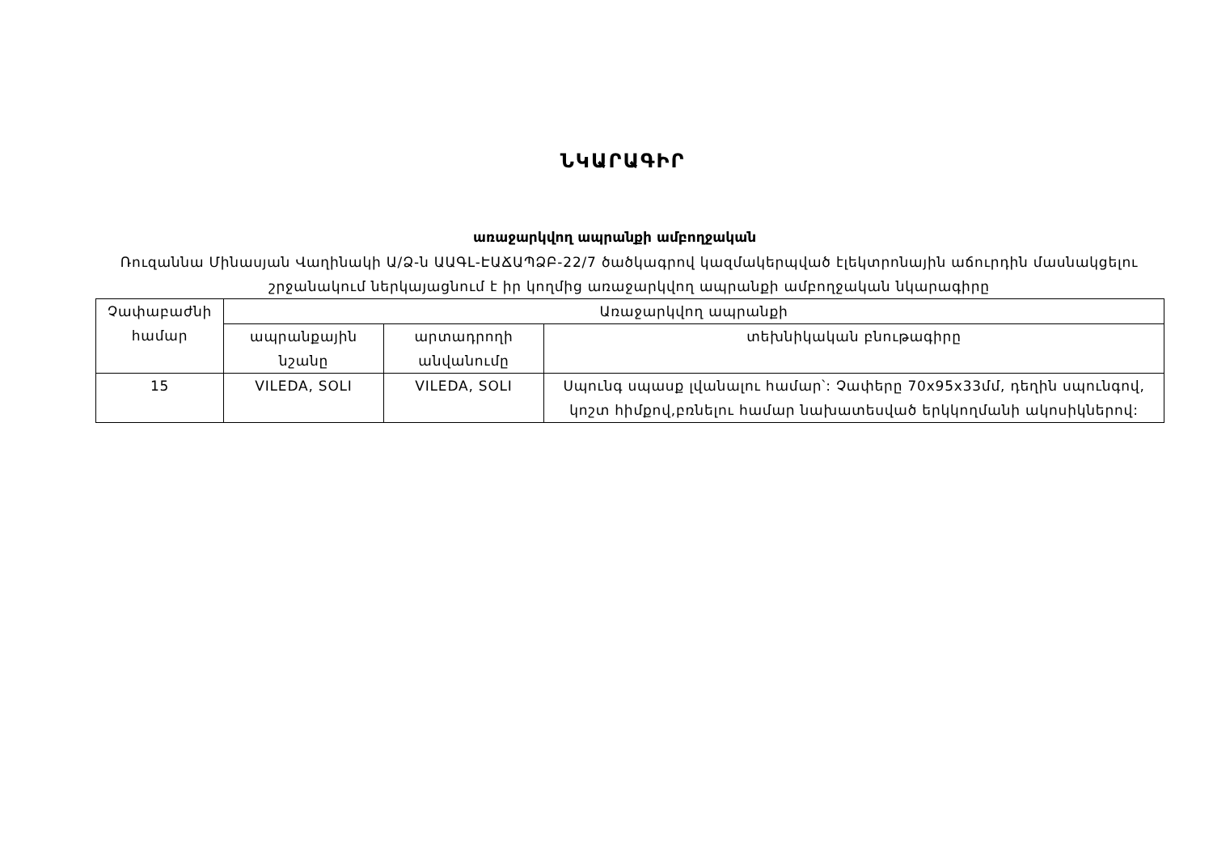ՆԿԱՐԱԳԻՐ
առաջարկվող ապրանքի ամբողջական
Ռուզաննա Մինասյան Վաղինակի Ա/Ձ-ն ԱԱԳԼ-ԷԱՃԱՊՁԲ-22/7 ծածկագրով կազմակերպված էլեկտրոնային աճուրդին մասնակցելու շրջանակում ներկայացնում է իր կողմից առաջարկվող ապրանքի ամբողջական նկարագիրը
| Չափաբաժնի համար | Առաջարկվող ապրանքի | | |
| --- | --- | --- | --- |
| | ապրանքային նշանը | արտադրողի անվանումը | տեխնիկական բնութագիրը |
| 15 | VILEDA, SOLI | VILEDA, SOLI | Սպունգ սպասք լվանալու համար՝: Չափերը 70x95x33մմ, դեղին սպունգով, կոշտ հիմքով,բռնելու համար նախատեսված երկկողմանի ակոսիկներով: |